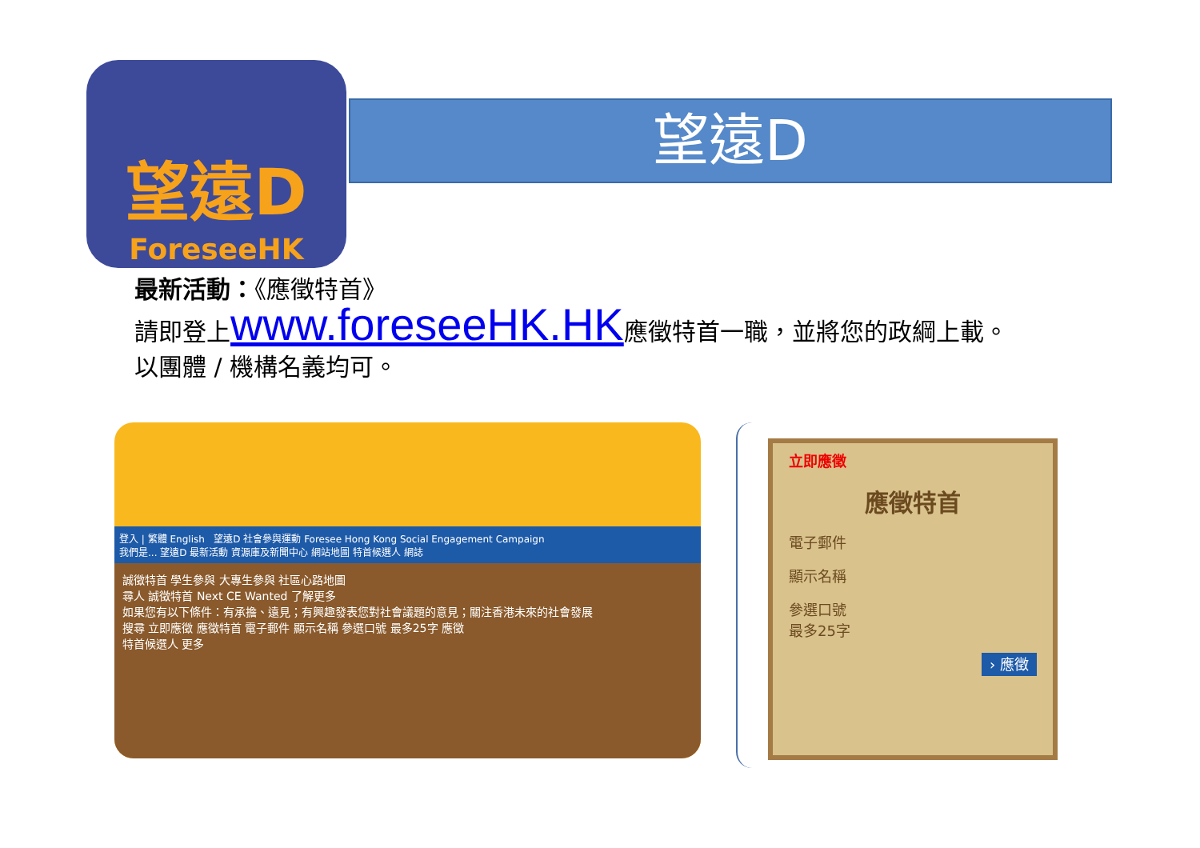望遠D
ForeseeHK
望遠D
最新活動：《應徵特首》
請即登上www.foreseeHK.HK應徵特首一職，並將您的政綱上載。
以團體 / 機構名義均可。
登入 | 繁體 English 望遠D 社會參與運動 Foresee Hong Kong Social Engagement Campaign
我們是... 望遠D 最新活動 資源庫及新聞中心 網站地圖 特首候選人 網誌
誠徵特首 學生參與 大專生參與 社區心路地圖
尋人 誠徵特首 Next CE Wanted 了解更多
如果您有以下條件：有承擔、遠見；有興趣發表您對社會議題的意見；關注香港未來的社會發展
搜尋 立即應徵 應徵特首 電子郵件 顯示名稱 參選口號 最多25字 應徵
特首候選人 更多
立即應徵
應徵特首
電子郵件
顯示名稱
參選口號
最多25字
› 應徵